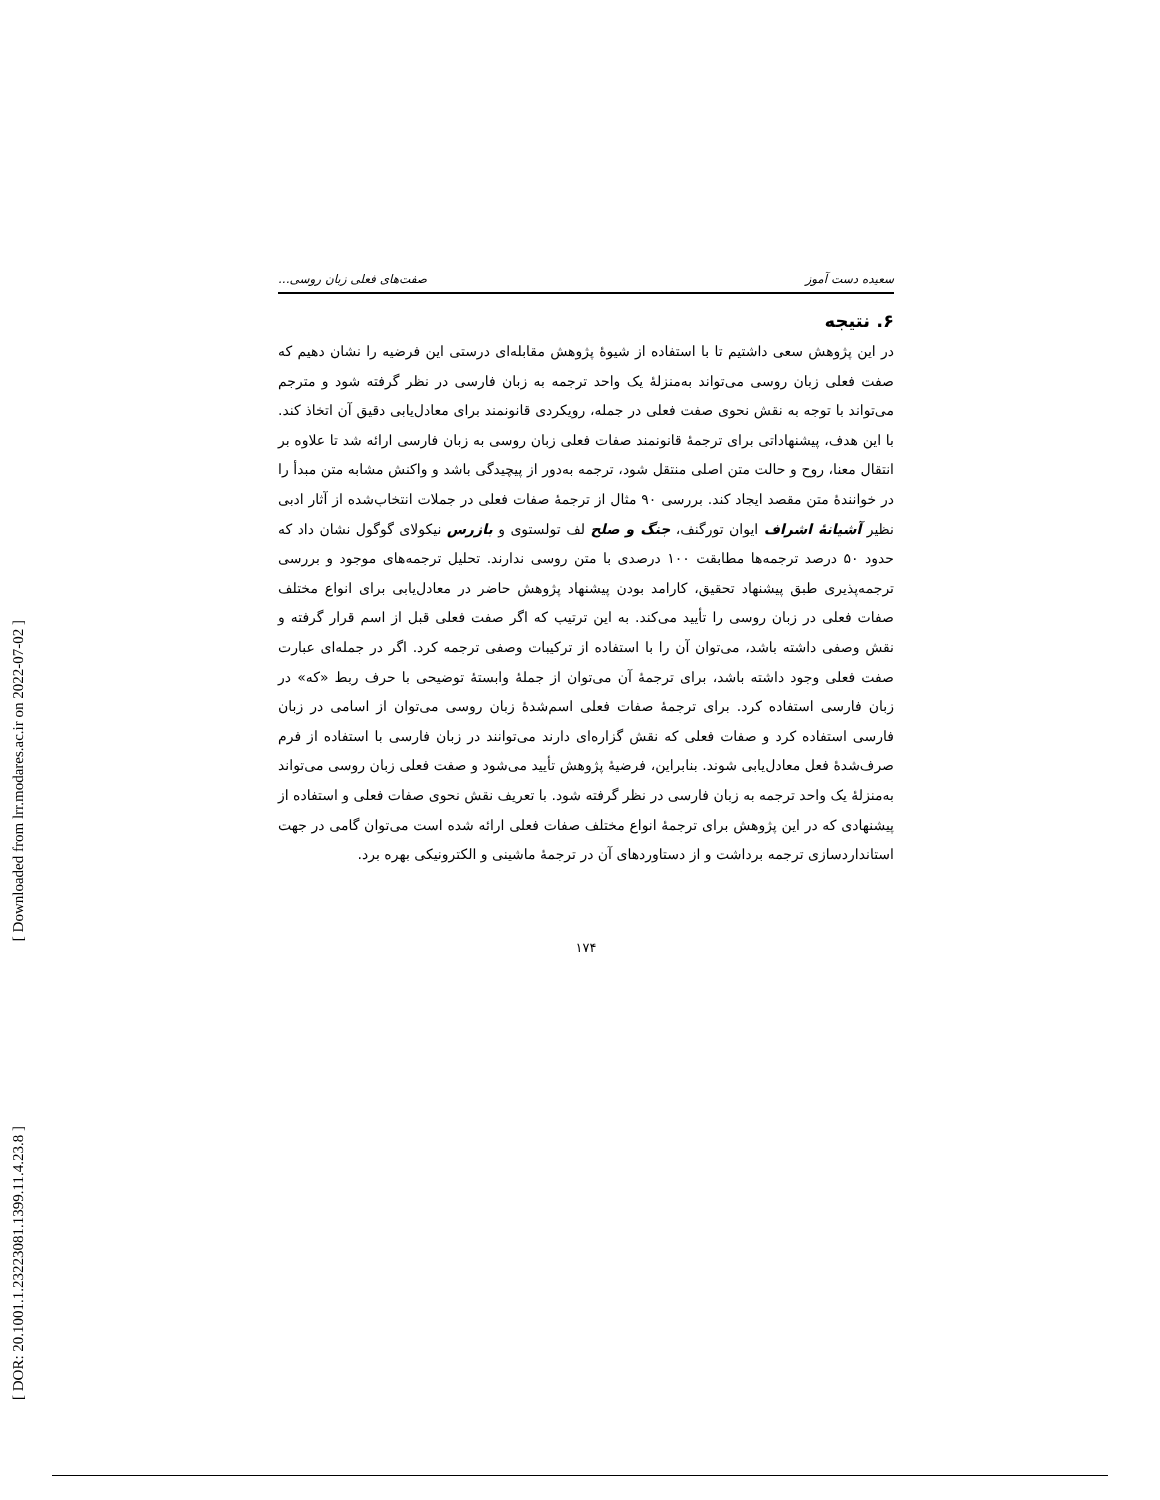[ Downloaded from lrr.modares.ac.ir on 2022-07-02 ]
[ DOR: 20.1001.1.23223081.1399.11.4.23.8 ]
سعیده دست آموز صفت‌های فعلی زبان روسی...
۶. نتیجه
در این پژوهش سعی داشتیم تا با استفاده از شیوۀ پژوهش مقابله‌ای درستی این فرضیه را نشان دهیم که صفت فعلی زبان روسی می‌تواند به‌منزلۀ یک واحد ترجمه به زبان فارسی در نظر گرفته شود و مترجم می‌تواند با توجه به نقش نحوی صفت فعلی در جمله، رویکردی قانونمند برای معادل‌یابی دقیق آن اتخاذ کند. با این هدف، پیشنهاداتی برای ترجمۀ قانونمند صفات فعلی زبان روسی به زبان فارسی ارائه شد تا علاوه بر انتقال معنا، روح و حالت متن اصلی منتقل شود، ترجمه به‌دور از پیچیدگی باشد و واکنش مشابه متن مبدأ را در خوانندۀ متن مقصد ایجاد کند. بررسی ۹۰ مثال از ترجمۀ صفات فعلی در جملات انتخاب‌شده از آثار ادبی نظیر آشیانۀ اشراف ایوان تورگنف، جنگ و صلح لف تولستوی و بازرس نیکولای گوگول نشان داد که حدود ۵۰ درصد ترجمه‌ها مطابقت ۱۰۰ درصدی با متن روسی ندارند. تحلیل ترجمه‌های موجود و بررسی ترجمه‌پذیری طبق پیشنهاد تحقیق، کارامد بودن پیشنهاد پژوهش حاضر در معادل‌یابی برای انواع مختلف صفات فعلی در زبان روسی را تأیید می‌کند. به این ترتیب که اگر صفت فعلی قبل از اسم قرار گرفته و نقش وصفی داشته باشد، می‌توان آن را با استفاده از ترکیبات وصفی ترجمه کرد. اگر در جمله‌ای عبارت صفت فعلی وجود داشته باشد، برای ترجمۀ آن می‌توان از جملۀ وابستۀ توضیحی با حرف ربط «که» در زبان فارسی استفاده کرد. برای ترجمۀ صفات فعلی اسم‌شدۀ زبان روسی می‌توان از اسامی در زبان فارسی استفاده کرد و صفات فعلی که نقش گزاره‌ای دارند می‌توانند در زبان فارسی با استفاده از فرم صرف‌شدۀ فعل معادل‌یابی شوند. بنابراین، فرضیۀ پژوهش تأیید می‌شود و صفت فعلی زبان روسی می‌تواند به‌منزلۀ یک واحد ترجمه به زبان فارسی در نظر گرفته شود. با تعریف نقش نحوی صفات فعلی و استفاده از پیشنهادی که در این پژوهش برای ترجمۀ انواع مختلف صفات فعلی ارائه شده است می‌توان گامی در جهت استانداردسازی ترجمه برداشت و از دستاوردهای آن در ترجمۀ ماشینی و الکترونیکی بهره برد.
۱۷۴